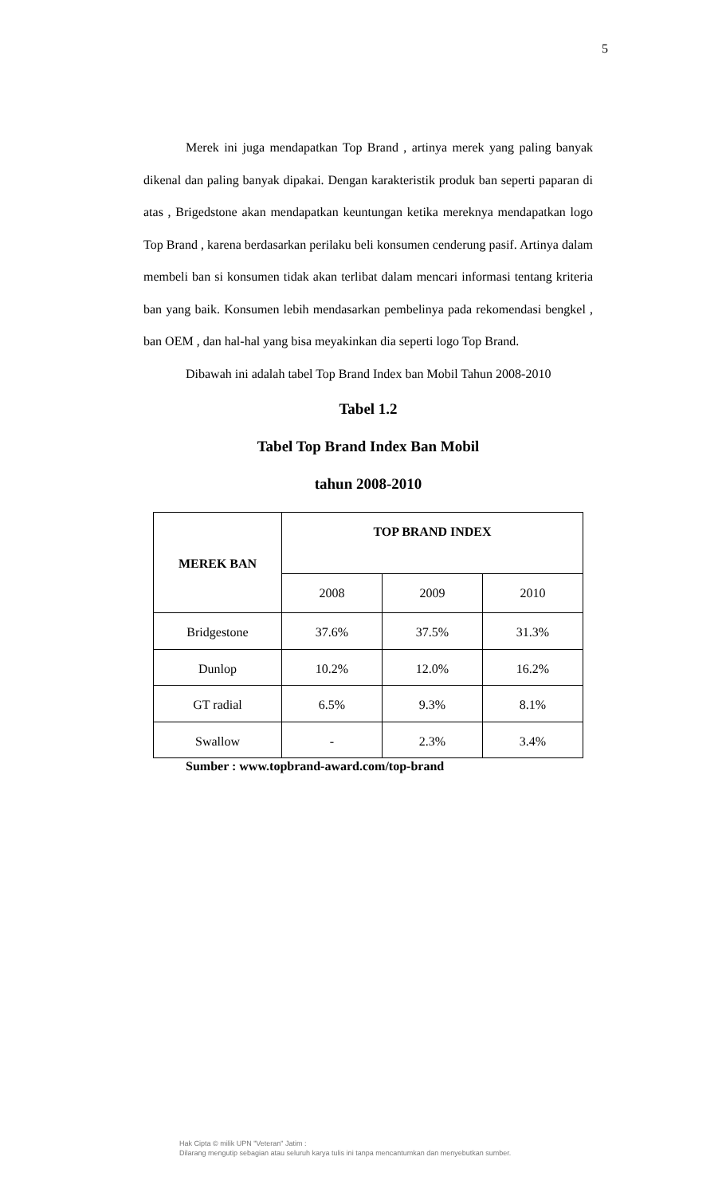5
Merek ini juga mendapatkan Top Brand , artinya merek yang paling banyak dikenal dan paling banyak dipakai. Dengan karakteristik produk ban seperti paparan di atas , Brigedstone akan mendapatkan keuntungan ketika mereknya mendapatkan logo Top Brand , karena berdasarkan perilaku beli konsumen cenderung pasif. Artinya dalam membeli ban si konsumen tidak akan terlibat dalam mencari informasi tentang kriteria ban yang baik. Konsumen lebih mendasarkan pembelinya pada rekomendasi bengkel , ban OEM , dan hal-hal yang bisa meyakinkan dia seperti logo Top Brand.
Dibawah ini adalah tabel Top Brand Index ban Mobil Tahun 2008-2010
Tabel 1.2
Tabel Top Brand Index Ban Mobil
tahun 2008-2010
| MEREK BAN | TOP BRAND INDEX | | |
| --- | --- | --- | --- |
| | 2008 | 2009 | 2010 |
| Bridgestone | 37.6% | 37.5% | 31.3% |
| Dunlop | 10.2% | 12.0% | 16.2% |
| GT radial | 6.5% | 9.3% | 8.1% |
| Swallow | - | 2.3% | 3.4% |
Sumber : www.topbrand-award.com/top-brand
Hak Cipta © milik UPN "Veteran" Jatim :
Dilarang mengutip sebagian atau seluruh karya tulis ini tanpa mencantumkan dan menyebutkan sumber.